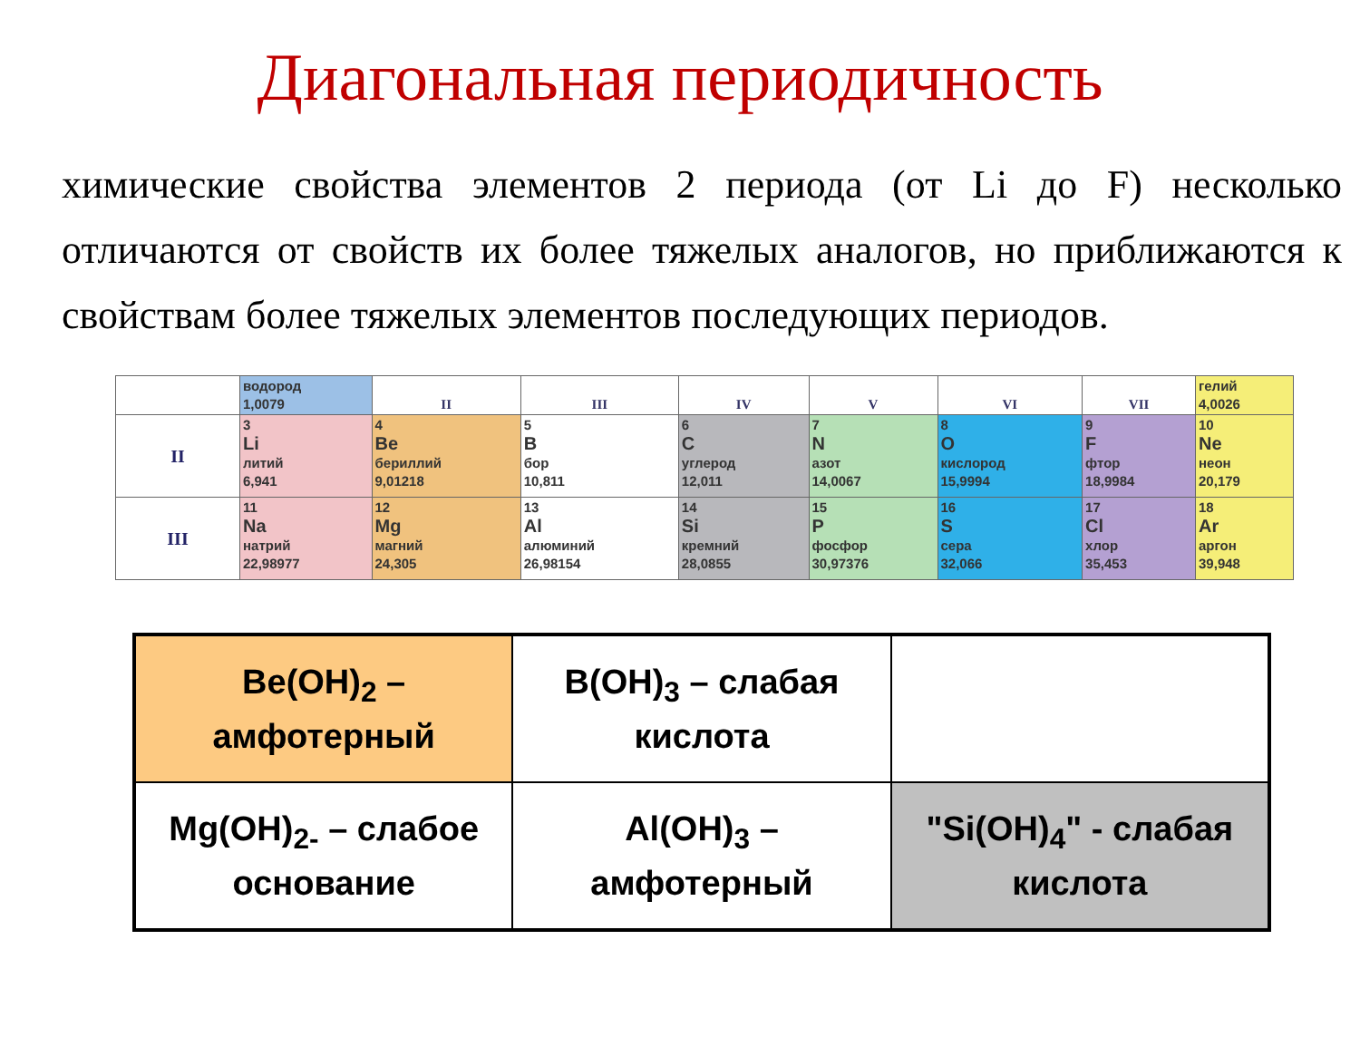Диагональная периодичность
химические свойства элементов 2 периода (от Li до F) несколько отличаются от свойств их более тяжелых аналогов, но приближаются к свойствам более тяжелых элементов последующих периодов.
| | водород 1,0079 | II | III | IV | V | VI | VII | гелий 4,0026 |
| II | 3 Li литий 6,941 | 4 Be бериллий 9,01218 | 5 B бор 10,811 | 6 C углерод 12,011 | 7 N азот 14,0067 | 8 O кислород 15,9994 | 9 F фтор 18,9984 | 10 Ne неон 20,179 |
| III | 11 Na натрий 22,98977 | 12 Mg магний 24,305 | 13 Al алюминий 26,98154 | 14 Si кремний 28,0855 | 15 P фосфор 30,97376 | 16 S сера 32,066 | 17 Cl хлор 35,453 | 18 Ar аргон 39,948 |
| Be(OH)<sub>2</sub> – амфотерный | B(OH)<sub>3</sub> – слабая кислота | |
| Mg(OH)<sub>2-</sub> – слабое основание | Al(OH)<sub>3</sub> – амфотерный | "Si(OH)<sub>4</sub>" - слабая кислота |